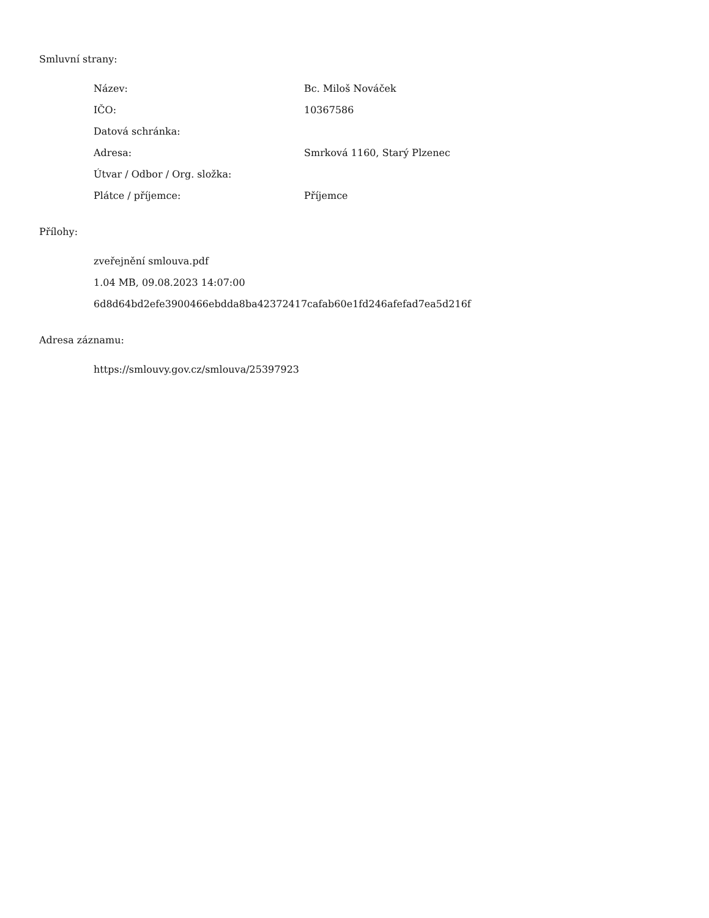Smluvní strany:
| Název: | Bc. Miloš Nováček |
| IČO: | 10367586 |
| Datová schránka: | |
| Adresa: | Smrková 1160, Starý Plzenec |
| Útvar / Odbor / Org. složka: | |
| Plátce / příjemce: | Příjemce |
Přílohy:
zveřejnění smlouva.pdf
1.04 MB, 09.08.2023 14:07:00
6d8d64bd2efe3900466ebdda8ba42372417cafab60e1fd246afefad7ea5d216f
Adresa záznamu:
https://smlouvy.gov.cz/smlouva/25397923